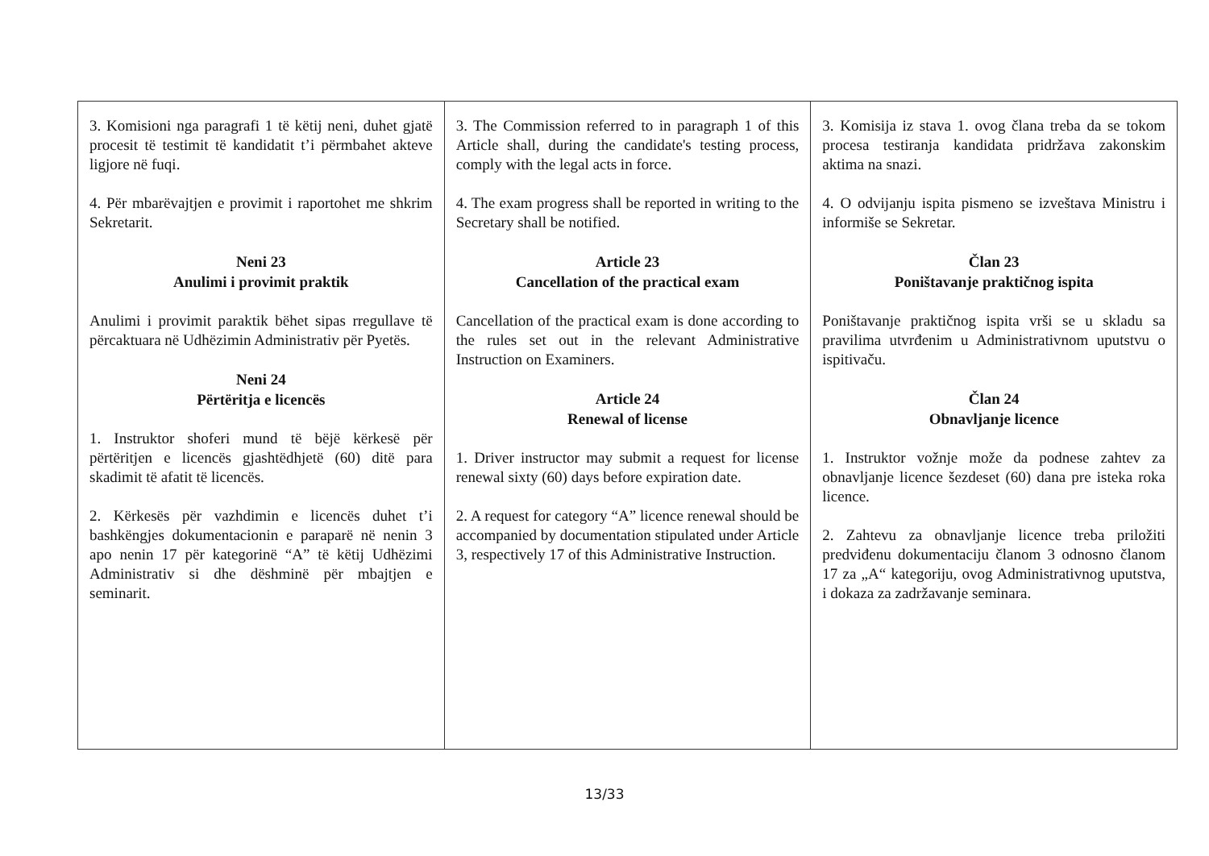| 3. Komisioni nga paragrafi 1 të këtij neni, duhet gjatë procesit të testimit të kandidatit t’i përmbahet akteve ligjore në fuqi. 4. Për mbarëvajtjen e provimit i raportohet me shkrim Sekretarit. Neni 23 Anulimi i provimit praktik Anulimi i provimit paraktik bëhet sipas rregullave të përcaktuara në Udhëzimin Administrativ për Pyetës. Neni 24 Përtëritja e licencës 1. Instruktor shoferi mund të bëjë kërkesë për përtëritjen e licencës gjashtëdhjetë (60) ditë para skadimit të afatit të licencës. 2. Kërkesës për vazhdimin e licencës duhet t’i bashkëngjes dokumentacionin e paraparë në nenin 3 apo nenin 17 për kategorinë “A” të këtij Udhëzimi Administrativ si dhe dëshminë për mbajtjen e seminarit. | 3. The Commission referred to in paragraph 1 of this Article shall, during the candidate's testing process, comply with the legal acts in force. 4. The exam progress shall be reported in writing to the Secretary shall be notified. Article 23 Cancellation of the practical exam Cancellation of the practical exam is done according to the rules set out in the relevant Administrative Instruction on Examiners. Article 24 Renewal of license 1. Driver instructor may submit a request for license renewal sixty (60) days before expiration date. 2. A request for category “A” licence renewal should be accompanied by documentation stipulated under Article 3, respectively 17 of this Administrative Instruction. | 3. Komisija iz stava 1. ovog člana treba da se tokom procesa testiranja kandidata pridržava zakonskim aktima na snazi. 4. O odvijanju ispita pismeno se izveštava Ministru i informiše se Sekretar. Član 23 Poništavanje praktičnog ispita Poništavanje praktičnog ispita vrši se u skladu sa pravilima utvrđenim u Administrativnom uputstvu o ispitivaču. Član 24 Obnavljanje licence 1. Instruktor vožnje može da podnese zahtev za obnavljanje licence šezdeset (60) dana pre isteka roka licence. 2. Zahtevu za obnavljanje licence treba priložiti predviđenu dokumentaciju članom 3 odnosno članom 17 za „A“ kategoriju, ovog Administrativnog uputstva, i dokaza za zadržavanje seminara. |
13/33